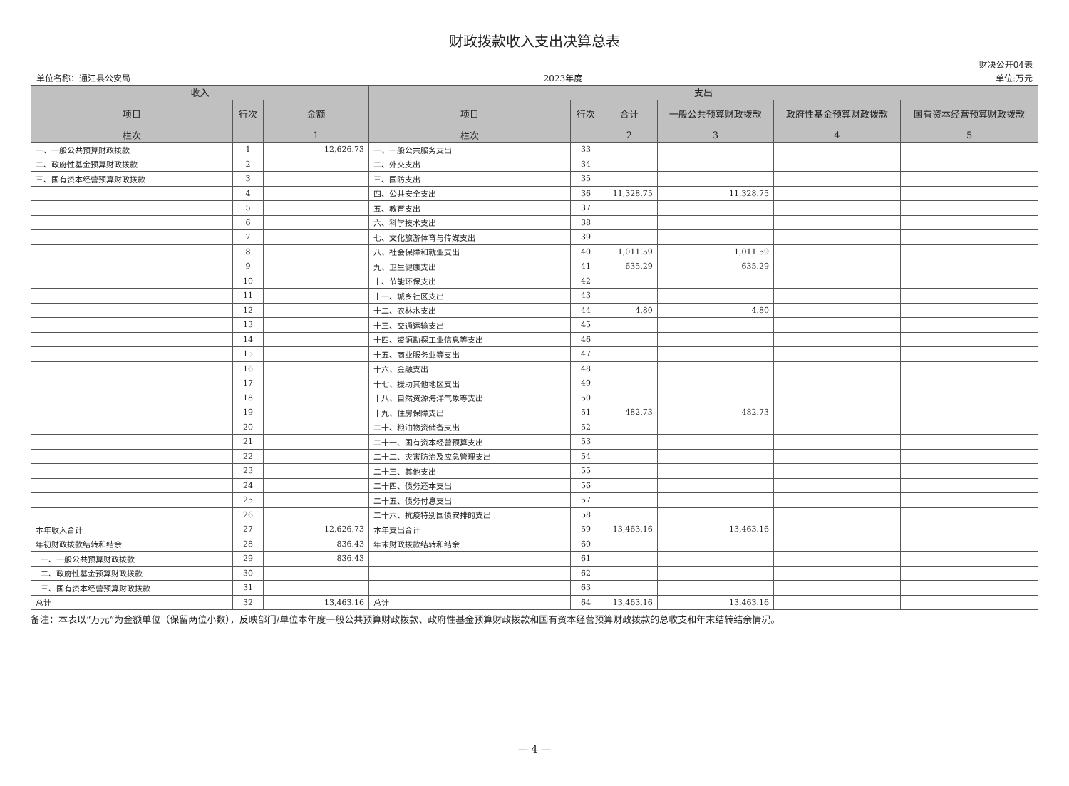财政拨款收入支出决算总表
财决公开04表
单位名称：通江县公安局 2023年度 单位:万元
| 收入 | | | 支出 | | | | | |
| --- | --- | --- | --- | --- | --- | --- | --- | --- |
| 项目 | 行次 | 金额 | 项目 | 行次 | 合计 | 一般公共预算财政拨款 | 政府性基金预算财政拨款 | 国有资本经营预算财政拨款 |
| 栏次 | | 1 | 栏次 | | 2 | 3 | 4 | 5 |
| 一、一般公共预算财政拨款 | 1 | 12,626.73 | 一、一般公共服务支出 | 33 | | | | |
| 二、政府性基金预算财政拨款 | 2 | | 二、外交支出 | 34 | | | | |
| 三、国有资本经营预算财政拨款 | 3 | | 三、国防支出 | 35 | | | | |
| | 4 | | 四、公共安全支出 | 36 | 11,328.75 | 11,328.75 | | |
| | 5 | | 五、教育支出 | 37 | | | | |
| | 6 | | 六、科学技术支出 | 38 | | | | |
| | 7 | | 七、文化旅游体育与传媒支出 | 39 | | | | |
| | 8 | | 八、社会保障和就业支出 | 40 | 1,011.59 | 1,011.59 | | |
| | 9 | | 九、卫生健康支出 | 41 | 635.29 | 635.29 | | |
| | 10 | | 十、节能环保支出 | 42 | | | | |
| | 11 | | 十一、城乡社区支出 | 43 | | | | |
| | 12 | | 十二、农林水支出 | 44 | 4.80 | 4.80 | | |
| | 13 | | 十三、交通运输支出 | 45 | | | | |
| | 14 | | 十四、资源勘探工业信息等支出 | 46 | | | | |
| | 15 | | 十五、商业服务业等支出 | 47 | | | | |
| | 16 | | 十六、金融支出 | 48 | | | | |
| | 17 | | 十七、援助其他地区支出 | 49 | | | | |
| | 18 | | 十八、自然资源海洋气象等支出 | 50 | | | | |
| | 19 | | 十九、住房保障支出 | 51 | 482.73 | 482.73 | | |
| | 20 | | 二十、粮油物资储备支出 | 52 | | | | |
| | 21 | | 二十一、国有资本经营预算支出 | 53 | | | | |
| | 22 | | 二十二、灾害防治及应急管理支出 | 54 | | | | |
| | 23 | | 二十三、其他支出 | 55 | | | | |
| | 24 | | 二十四、债务还本支出 | 56 | | | | |
| | 25 | | 二十五、债务付息支出 | 57 | | | | |
| | 26 | | 二十六、抗疫特别国债安排的支出 | 58 | | | | |
| 本年收入合计 | 27 | 12,626.73 | 本年支出合计 | 59 | 13,463.16 | 13,463.16 | | |
| 年初财政拨款结转和结余 | 28 | 836.43 | 年末财政拨款结转和结余 | 60 | | | | |
| 一、一般公共预算财政拨款 | 29 | 836.43 | | 61 | | | | |
| 二、政府性基金预算财政拨款 | 30 | | | 62 | | | | |
| 三、国有资本经营预算财政拨款 | 31 | | | 63 | | | | |
| 总计 | 32 | 13,463.16 | 总计 | 64 | 13,463.16 | 13,463.16 | | |
备注：本表以“万元”为金额单位（保留两位小数），反映部门/单位本年度一般公共预算财政拨款、政府性基金预算财政拨款和国有资本经营预算财政拨款的总收支和年末结转结余情况。
— 4 —